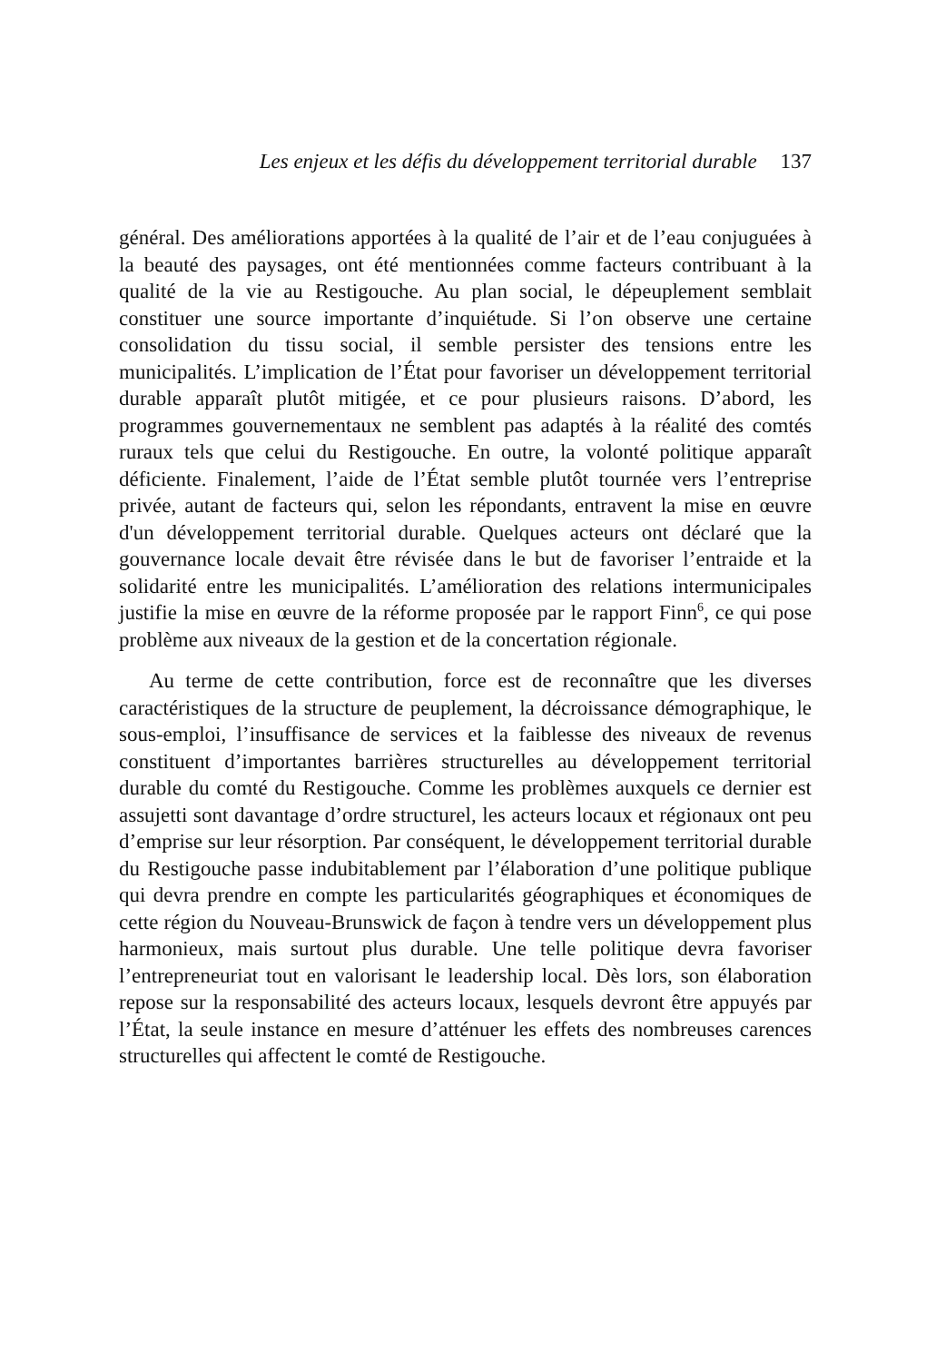Les enjeux et les défis du développement territorial durable 137
général. Des améliorations apportées à la qualité de l’air et de l’eau conjuguées à la beauté des paysages, ont été mentionnées comme facteurs contribuant à la qualité de la vie au Restigouche. Au plan social, le dépeuplement semblait constituer une source importante d’inquiétude. Si l’on observe une certaine consolidation du tissu social, il semble persister des tensions entre les municipalités. L’implication de l’État pour favoriser un développement territorial durable apparaît plutôt mitigée, et ce pour plusieurs raisons. D’abord, les programmes gouvernementaux ne semblent pas adaptés à la réalité des comtés ruraux tels que celui du Restigouche. En outre, la volonté politique apparaît déficiente. Finalement, l’aide de l’État semble plutôt tournée vers l’entreprise privée, autant de facteurs qui, selon les répondants, entravent la mise en œuvre d'un développement territorial durable. Quelques acteurs ont déclaré que la gouvernance locale devait être révisée dans le but de favoriser l’entraide et la solidarité entre les municipalités. L’amélioration des relations intermunicipales justifie la mise en œuvre de la réforme proposée par le rapport Finn<sup>6</sup>, ce qui pose problème aux niveaux de la gestion et de la concertation régionale.
Au terme de cette contribution, force est de reconnaître que les diverses caractéristiques de la structure de peuplement, la décroissance démographique, le sous-emploi, l’insuffisance de services et la faiblesse des niveaux de revenus constituent d’importantes barrières structurelles au développement territorial durable du comté du Restigouche. Comme les problèmes auxquels ce dernier est assujetti sont davantage d’ordre structurel, les acteurs locaux et régionaux ont peu d’emprise sur leur résorption. Par conséquent, le développement territorial durable du Restigouche passe indubitablement par l’élaboration d’une politique publique qui devra prendre en compte les particularités géographiques et économiques de cette région du Nouveau-Brunswick de façon à tendre vers un développement plus harmonieux, mais surtout plus durable. Une telle politique devra favoriser l’entrepreneuriat tout en valorisant le leadership local. Dès lors, son élaboration repose sur la responsabilité des acteurs locaux, lesquels devront être appuyés par l’État, la seule instance en mesure d’atténuer les effets des nombreuses carences structurelles qui affectent le comté de Restigouche.